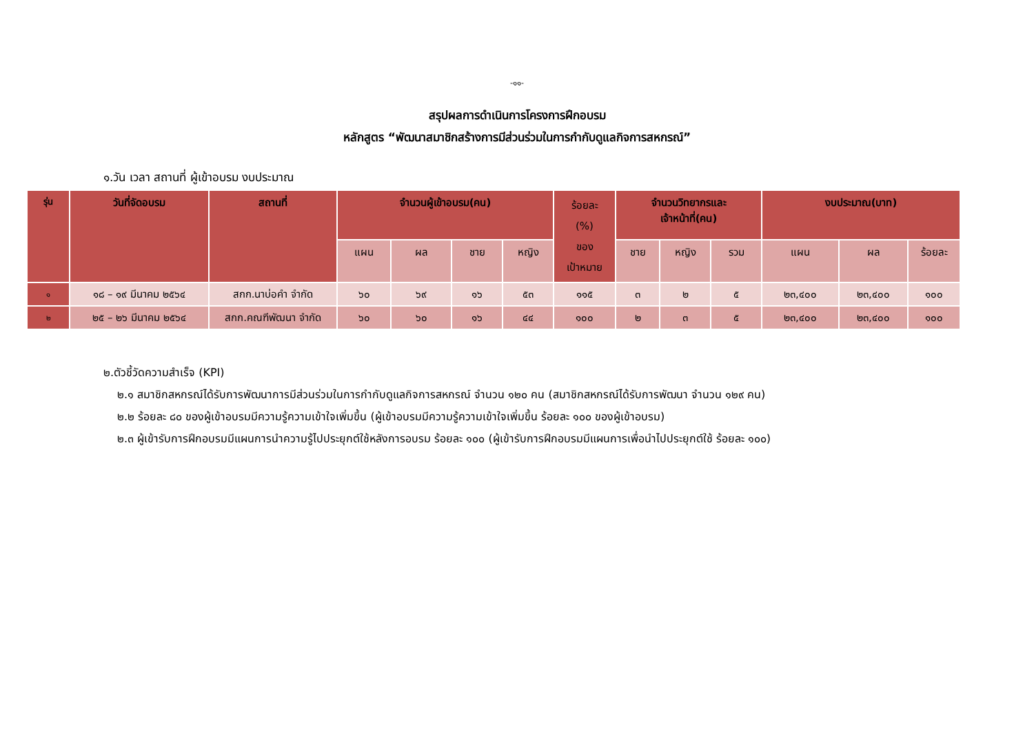-๑๑-
สรุปผลการดำเนินการโครงการฝึกอบรม
หลักสูตร “พัฒนาสมาชิกสร้างการมีส่วนร่วมในการกำกับดูแลกิจการสหกรณ์”
๑.วัน เวลา สถานที่ ผู้เข้าอบรม งบประมาณ
| รุ่น | วันที่จัดอบรม | สถานที่ | จำนวนผู้เข้าอบรม(คน) | | | | ร้อยละ (%) ของ เป้าหมาย | จำนวนวิทยากรและ เจ้าหน้าที่(คน) | | | งบประมาณ(บาท) | | |
| --- | --- | --- | --- | --- | --- | --- | --- | --- | --- | --- | --- | --- | --- |
| | | | แผน | ผล | ชาย | หญิง | | ชาย | หญิง | รวม | แผน | ผล | ร้อยละ |
| ๑ | ๑๘ – ๑๙ มีนาคม ๒๕๖๔ | สกก.นาบ่อคำ จำกัด | ๖๐ | ๖๙ | ๑๖ | ๕๓ | ๑๑๕ | ๓ | ๒ | ๕ | ๒๓,๔๐๐ | ๒๓,๔๐๐ | ๑๐๐ |
| ๒ | ๒๕ – ๒๖ มีนาคม ๒๕๖๔ | สกก.คณฑีพัฒนา จำกัด | ๖๐ | ๖๐ | ๑๖ | ๔๔ | ๑๐๐ | ๒ | ๓ | ๕ | ๒๓,๔๐๐ | ๒๓,๔๐๐ | ๑๐๐ |
๒.ตัวชี้วัดความสำเร็จ (KPI)
๒.๑ สมาชิกสหกรณ์ได้รับการพัฒนาการมีส่วนร่วมในการกำกับดูแลกิจการสหกรณ์ จำนวน ๑๒๐ คน (สมาชิกสหกรณ์ได้รับการพัฒนา จำนวน ๑๒๙ คน)
๒.๒ ร้อยละ ๘๐ ของผู้เข้าอบรมมีความรู้ความเข้าใจเพิ่มขึ้น (ผู้เข้าอบรมมีความรู้ความเข้าใจเพิ่มขึ้น ร้อยละ ๑๐๐ ของผู้เข้าอบรม)
๒.๓ ผู้เข้ารับการฝึกอบรมมีแผนการนำความรู้ไปประยุกต์ใช้หลังการอบรม ร้อยละ ๑๐๐ (ผู้เข้ารับการฝึกอบรมมีแผนการเพื่อนำไปประยุกต์ใช้ ร้อยละ ๑๐๐)